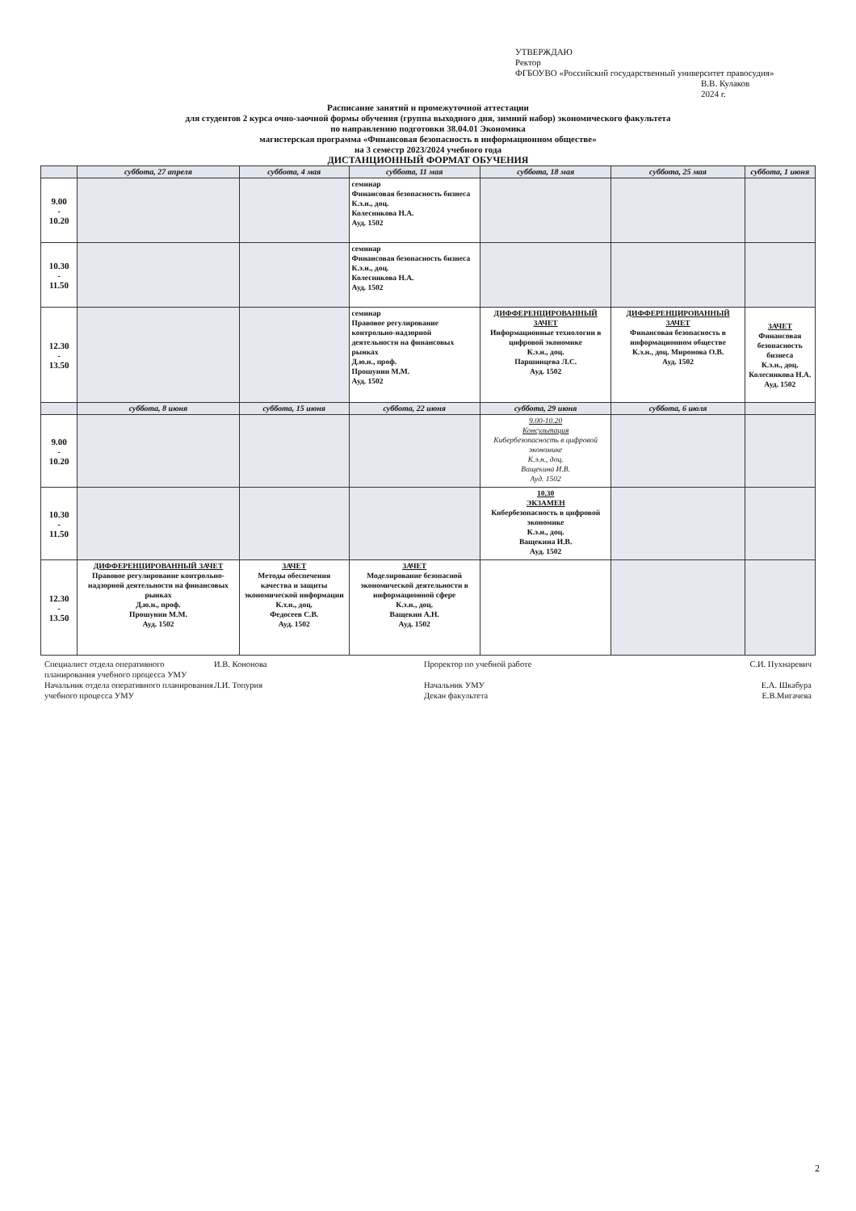УТВЕРЖДАЮ
Ректор
ФГБОУВО «Российский государственный университет правосудия»
В.В. Кулаков
2024 г.
Расписание занятий и промежуточной аттестации
для студентов 2 курса очно-заочной формы обучения (группа выходного дня, зимний набор) экономического факультета
по направлению подготовки 38.04.01 Экономика
магистерская программа «Финансовая безопасность в информационном обществе»
на 3 семестр 2023/2024 учебного года
ДИСТАНЦИОННЫЙ ФОРМАТ ОБУЧЕНИЯ
| | суббота, 27 апреля | суббота, 4 мая | суббота, 11 мая | суббота, 18 мая | суббота, 25 мая | суббота, 1 июня |
| --- | --- | --- | --- | --- | --- | --- |
| 9.00 - 10.20 | | | семинар Финансовая безопасность бизнеса К.э.н., доц. Колесникова Н.А. Ауд. 1502 | | | |
| 10.30 - 11.50 | | | семинар Финансовая безопасность бизнеса К.э.н., доц. Колесникова Н.А. Ауд. 1502 | | | |
| 12.30 - 13.50 | | | семинар Правовое регулирование контрольно-надзорной деятельности на финансовых рынках Д.ю.н., проф. Прошунин М.М. Ауд. 1502 | ДИФФЕРЕНЦИРОВАННЫЙ ЗАЧЕТ Информационные технологии в цифровой экономике К.э.н., доц. Паршинцева Л.С. Ауд. 1502 | ДИФФЕРЕНЦИРОВАННЫЙ ЗАЧЕТ Финансовая безопасность в информационном обществе К.э.н., доц. Миронова О.В. Ауд. 1502 | ЗАЧЕТ Финансовая безопасность бизнеса К.э.н., доц. Колесникова Н.А. Ауд. 1502 |
| | суббота, 8 июня | суббота, 15 июня | суббота, 22 июня | суббота, 29 июня | суббота, 6 июля | |
| 9.00 - 10.20 | | | | 9.00-10.20 Консультация Кибербезопасность в цифровой экономике К.э.н., доц. Ващекина И.В. Ауд. 1502 | | |
| 10.30 - 11.50 | | | | 10.30 ЭКЗАМЕН Кибербезопасность в цифровой экономике К.э.н., доц. Ващекина И.В. Ауд. 1502 | | |
| 12.30 - 13.50 | ДИФФЕРЕНЦИРОВАННЫЙ ЗАЧЕТ Правовое регулирование контрольно-надзорной деятельности на финансовых рынках Д.ю.н., проф. Прошунин М.М. Ауд. 1502 | ЗАЧЕТ Методы обеспечения качества и защиты экономической информации К.т.н., доц. Федосеев С.В. Ауд. 1502 | ЗАЧЕТ Моделирование безопасной экономической деятельности в информационной сфере К.э.н., доц. Ващекин А.Н. Ауд. 1502 | | | |
Специалист отдела оперативного планирования учебного процесса УМУ
Начальник отдела оперативного планирования учебного процесса УМУ
И.В. Кононова
Л.И. Топурия
Проректор по учебной работе
Начальник УМУ
Декан факультета
С.И. Пухнаревич
Е.А. Шкабура
Е.В.Мигачева
2